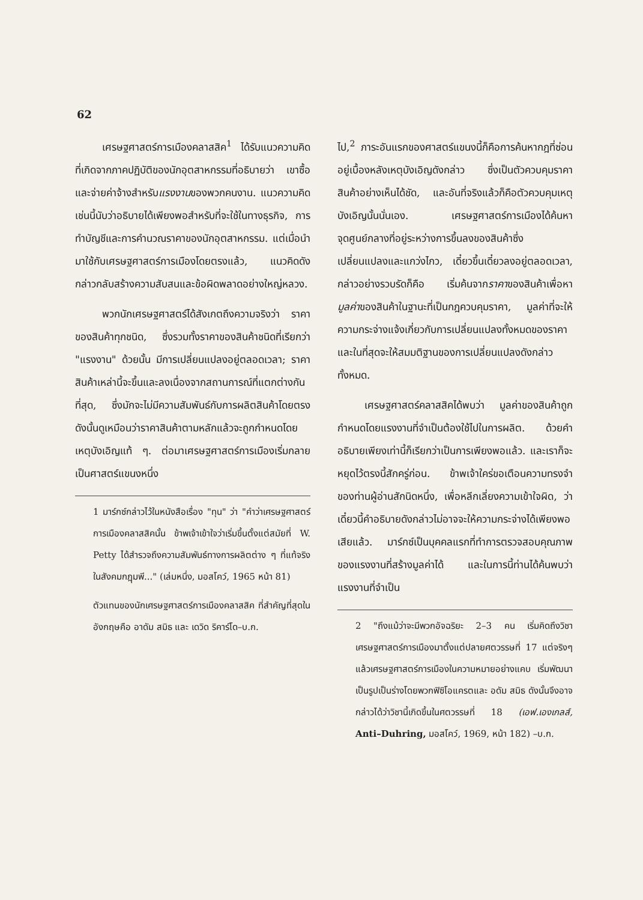62
เศรษฐศาสตร์การเมืองคลาสสิค<sup>1</sup> ได้รับแนวความคิดที่เกิดจากภาคปฏิบัติของนักอุตสาหกรรมที่อธิบายว่า เขาซื้อและจ่ายค่าจ้างสำหรับแรงงานของพวกคนงาน. แนวความคิดเช่นนี้นับว่าอธิบายได้เพียงพอสำหรับที่จะใช้ในทางธุรกิจ, การทำบัญชีและการคำนวณราคาของนักอุตสาหกรรม. แต่เมื่อนำมาใช้กับเศรษฐศาสตร์การเมืองโดยตรงแล้ว, แนวคิดดังกล่าวกลับสร้างความสับสนและข้อผิดพลาดอย่างใหญ่หลวง.
พวกนักเศรษฐศาสตร์ได้สังเกตถึงความจริงว่า ราคาของสินค้าทุกชนิด, ซึ่งรวมทั้งราคาของสินค้าชนิดที่เรียกว่า "แรงงาน" ด้วยนั้น มีการเปลี่ยนแปลงอยู่ตลอดเวลา; ราคาสินค้าเหล่านี้จะขึ้นและลงเนื่องจากสถานการณ์ที่แตกต่างกันที่สุด, ซึ่งมักจะไม่มีความสัมพันธ์กับการผลิตสินค้าโดยตรง ดังนั้นดูเหมือนว่าราคาสินค้าตามหลักแล้วจะถูกกำหนดโดยเหตุบังเอิญแท้ ๆ. ต่อมาเศรษฐศาสตร์การเมืองเริ่มกลายเป็นศาสตร์แขนงหนึ่ง
1 มาร์กซ์กล่าวไว้ในหนังสือเรื่อง "ทุน" ว่า "คำว่าเศรษฐศาสตร์การเมืองคลาสสิคนั้น ข้าพเจ้าเข้าใจว่าเริ่มขึ้นตั้งแต่สมัยที่ W. Petty ได้สำรวจถึงความสัมพันธ์ทางการผลิตต่าง ๆ ที่แท้จริงในสังคมกฎุมพี..." (เล่มหนึ่ง, มอสโคว์, 1965 หน้า 81)
ตัวแทนของนักเศรษฐศาสตร์การเมืองคลาสสิค ที่สำคัญที่สุดในอังกฤษคือ อาดัม สมิธ และ เดวิด ริคาร์โด–บ.ก.
ไป,<sup>2</sup> ภาระอันแรกของศาสตร์แขนงนี้ก็คือการค้นหากฎที่ซ่อนอยู่เบื้องหลังเหตุบังเอิญดังกล่าว ซึ่งเป็นตัวควบคุมราคาสินค้าอย่างเห็นได้ชัด, และอันที่จริงแล้วก็คือตัวควบคุมเหตุบังเอิญนั้นนั่นเอง. เศรษฐศาสตร์การเมืองได้ค้นหาจุดศูนย์กลางที่อยู่ระหว่างการขึ้นลงของสินค้าซึ่งเปลี่ยนแปลงและแกว่งไกว, เดี๋ยวขึ้นเดี๋ยวลงอยู่ตลอดเวลา, กล่าวอย่างรวบรัดก็คือ เริ่มค้นจากราคาของสินค้าเพื่อหามูลค่าของสินค้าในฐานะที่เป็นกฎควบคุมราคา, มูลค่าที่จะให้ความกระจ่างแจ้งเกี่ยวกับการเปลี่ยนแปลงทั้งหมดของราคา และในที่สุดจะให้สมมติฐานของการเปลี่ยนแปลงดังกล่าวทั้งหมด.
เศรษฐศาสตร์คลาสสิคได้พบว่า มูลค่าของสินค้าถูกกำหนดโดยแรงงานที่จำเป็นต้องใช้ไปในการผลิต. ด้วยคำอธิบายเพียงเท่านี้ก็เรียกว่าเป็นการเพียงพอแล้ว. และเราก็จะหยุดไว้ตรงนี้สักครู่ก่อน. ข้าพเจ้าใคร่ขอเตือนความทรงจำของท่านผู้อ่านสักนิดหนึ่ง, เพื่อหลีกเลี่ยงความเข้าใจผิด, ว่าเดี๋ยวนี้คำอธิบายดังกล่าวไม่อาจจะให้ความกระจ่างได้เพียงพอเสียแล้ว. มาร์กซ์เป็นบุคคลแรกที่ทำการตรวจสอบคุณภาพของแรงงานที่สร้างมูลค่าได้ และในการนี้ท่านได้ค้นพบว่าแรงงานที่จำเป็น
2 "ถึงแม้ว่าจะมีพวกอัจฉริยะ 2–3 คน เริ่มคิดถึงวิชาเศรษฐศาสตร์การเมืองมาตั้งแต่ปลายศตวรรษที่ 17 แต่จริงๆแล้วเศรษฐศาสตร์การเมืองในความหมายอย่างแคบ เริ่มพัฒนาเป็นรูปเป็นร่างโดยพวกฟิซิโอแครตและ อดัม สมิธ ดังนั้นจึงอาจกล่าวได้ว่าวิชานี้เกิดขึ้นในศตวรรษที่ 18 (เอฟ.เองเกลส์, Anti–Duhring, มอสโคว์, 1969, หน้า 182) –บ.ก.